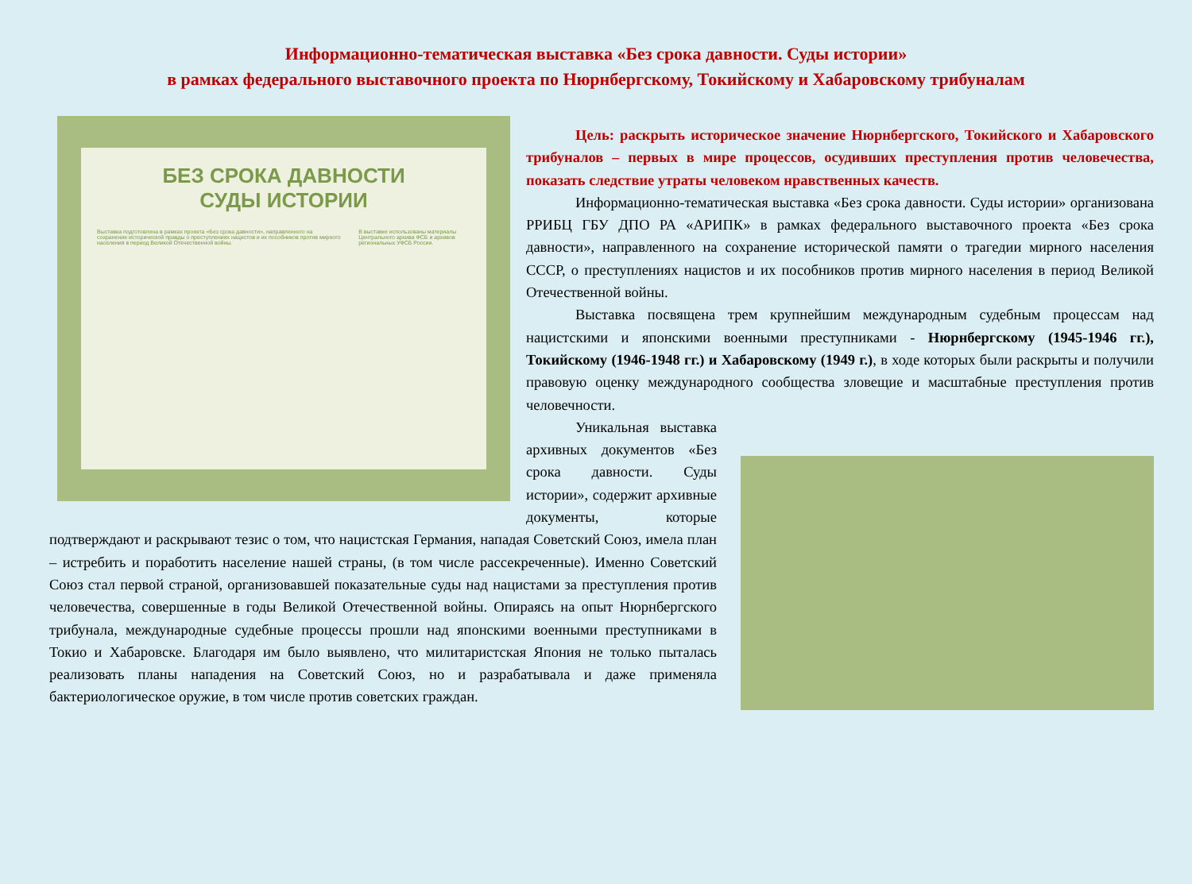Информационно-тематическая выставка «Без срока давности. Суды истории»
в рамках федерального выставочного проекта по Нюрнбергскому, Токийскому и Хабаровскому трибуналам
БЕЗ СРОКА ДАВНОСТИ
СУДЫ ИСТОРИИ
Выставка подготовлена в рамках проекта «Без срока давности», направленного на сохранение исторической правды о преступлениях нацистов и их пособников против мирного населения в период Великой Отечественной войны.
В выставке использованы материалы Центрального архива ФСБ и архивов региональных УФСБ России.
Цель: раскрыть историческое значение Нюрнбергского, Токийского и Хабаровского трибуналов – первых в мире процессов, осудивших преступления против человечества, показать следствие утраты человеком нравственных качеств.
Информационно-тематическая выставка «Без срока давности. Суды истории» организована РРИБЦ ГБУ ДПО РА «АРИПК» в рамках федерального выставочного проекта «Без срока давности», направленного на сохранение исторической памяти о трагедии мирного населения СССР, о преступлениях нацистов и их пособников против мирного населения в период Великой Отечественной войны.
Выставка посвящена трем крупнейшим международным судебным процессам над нацистскими и японскими военными преступниками - Нюрнбергскому (1945-1946 гг.), Токийскому (1946-1948 гг.) и Хабаровскому (1949 г.), в ходе которых были раскрыты и получили правовую оценку международного сообщества зловещие и масштабные преступления против человечности.
Уникальная выставка архивных документов «Без срока давности. Суды истории», содержит архивные документы, которые подтверждают и раскрывают тезис о том, что нацистская Германия, нападая Советский Союз, имела план – истребить и поработить население нашей страны, (в том числе рассекреченные). Именно Советский Союз стал первой страной, организовавшей показательные суды над нацистами за преступления против человечества, совершенные в годы Великой Отечественной войны. Опираясь на опыт Нюрнбергского трибунала, международные судебные процессы прошли над японскими военными преступниками в Токио и Хабаровске. Благодаря им было выявлено, что милитаристская Япония не только пыталась реализовать планы нападения на Советский Союз, но и разрабатывала и даже применяла бактериологическое оружие, в том числе против советских граждан.